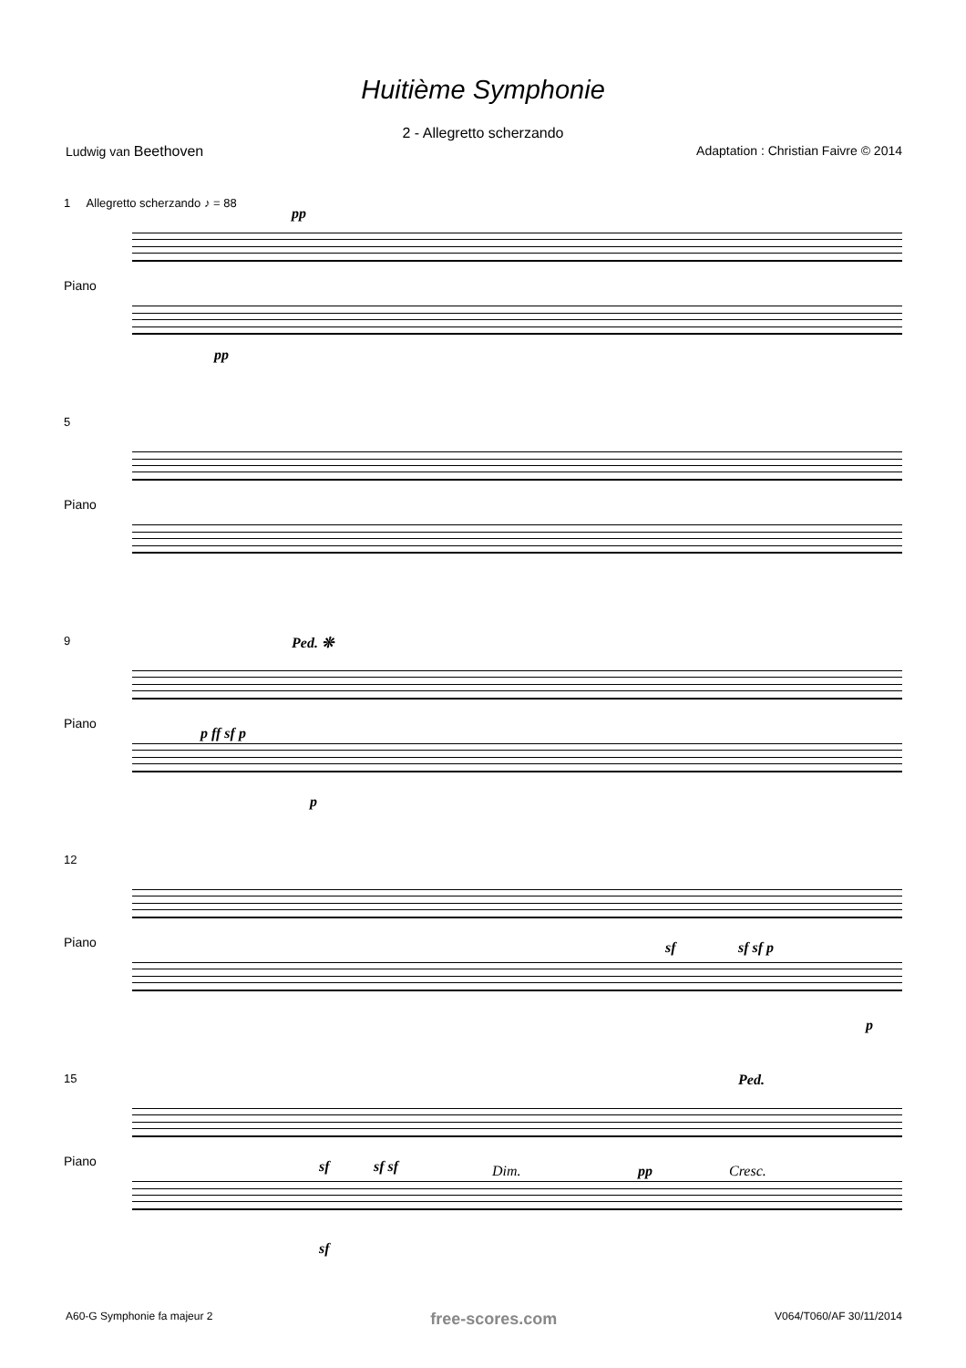Huitième Symphonie
2 - Allegretto scherzando
Ludwig van Beethoven Adaptation : Christian Faivre © 2014
1 Allegretto scherzando ♪ = 88
Piano
pp
pp
5
Piano
9
Piano
p ff sf p
Ped. ❊
p
12
Piano sf sf sf p
p
15
Piano sf sf sf Dim. pp Cresc.
Ped.
sf
A60-G Symphonie fa majeur 2 free-scores.com V064/T060/AF 30/11/2014